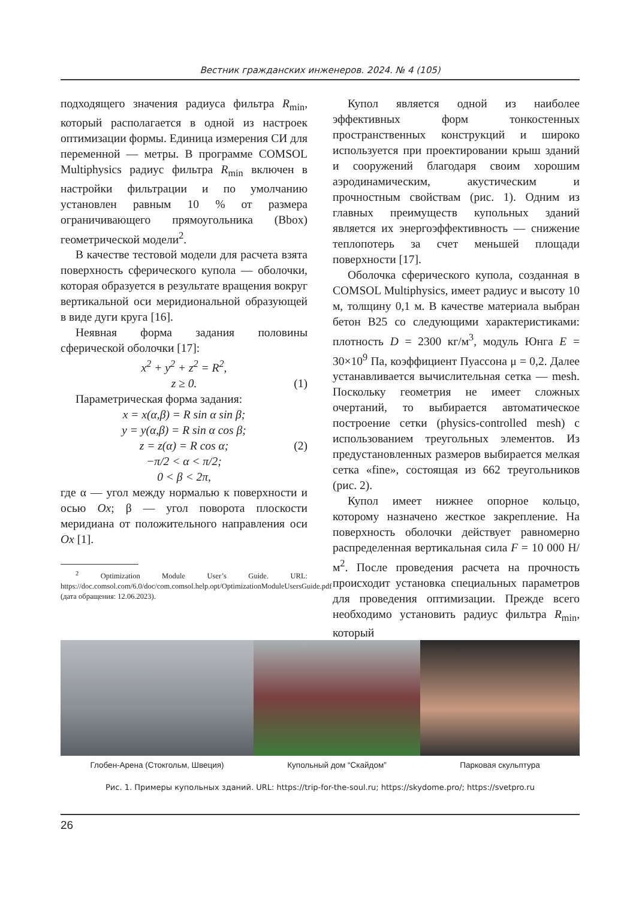Вестник гражданских инженеров. 2024. № 4 (105)
подходящего значения радиуса фильтра R<sub>min</sub>, который располагается в одной из настроек оптимизации формы. Единица измерения СИ для переменной — метры. В программе COMSOL Multiphysics радиус фильтра R<sub>min</sub> включен в настройки фильтрации и по умолчанию установлен равным 10 % от размера ограничивающего прямоугольника (Bbox) геометрической модели<sup>2</sup>.
В качестве тестовой модели для расчета взята поверхность сферического купола — оболочки, которая образуется в результате вращения вокруг вертикальной оси меридиональной образующей в виде дуги круга [16].
Неявная форма задания половины сферической оболочки [17]:
x<sup>2</sup> + y<sup>2</sup> + z<sup>2</sup> = R<sup>2</sup>,
z ≥ 0. (1)
Параметрическая форма задания:
x = x(α,β) = R sin α sin β;
y = y(α,β) = R sin α cos β;
z = z(α) = R cos α; (2)
−π/2 < α < π/2;
0 < β < 2π,
где α — угол между нормалью к поверхности и осью Ox; β — угол поворота плоскости меридиана от положительного направления оси Ox [1].
<sup>2</sup> Optimization Module User’s Guide. URL: https://doc.comsol.com/6.0/doc/com.comsol.help.opt/OptimizationModuleUsersGuide.pdf (дата обращения: 12.06.2023).
Купол является одной из наиболее эффективных форм тонкостенных пространственных конструкций и широко используется при проектировании крыш зданий и сооружений благодаря своим хорошим аэродинамическим, акустическим и прочностным свойствам (рис. 1). Одним из главных преимуществ купольных зданий является их энергоэффективность — снижение теплопотерь за счет меньшей площади поверхности [17].
Оболочка сферического купола, созданная в COMSOL Multiphysics, имеет радиус и высоту 10 м, толщину 0,1 м. В качестве материала выбран бетон B25 со следующими характеристиками: плотность D = 2300 кг/м<sup>3</sup>, модуль Юнга E = 30×10<sup>9</sup> Па, коэффициент Пуассона μ = 0,2. Далее устанавливается вычислительная сетка — mesh. Поскольку геометрия не имеет сложных очертаний, то выбирается автоматическое построение сетки (physics-controlled mesh) с использованием треугольных элементов. Из предустановленных размеров выбирается мелкая сетка «fine», состоящая из 662 треугольников (рис. 2).
Купол имеет нижнее опорное кольцо, которому назначено жесткое закрепление. На поверхность оболочки действует равномерно распределенная вертикальная сила F = 10 000 Н/м<sup>2</sup>. После проведения расчета на прочность происходит установка специальных параметров для проведения оптимизации. Прежде всего необходимо установить радиус фильтра R<sub>min</sub>, который
Глобен-Арена (Стокгольм, Швеция) Купольный дом “Скайдом” Парковая скульптура
Рис. 1. Примеры купольных зданий. URL: https://trip-for-the-soul.ru; https://skydome.pro/; https://svetpro.ru
26